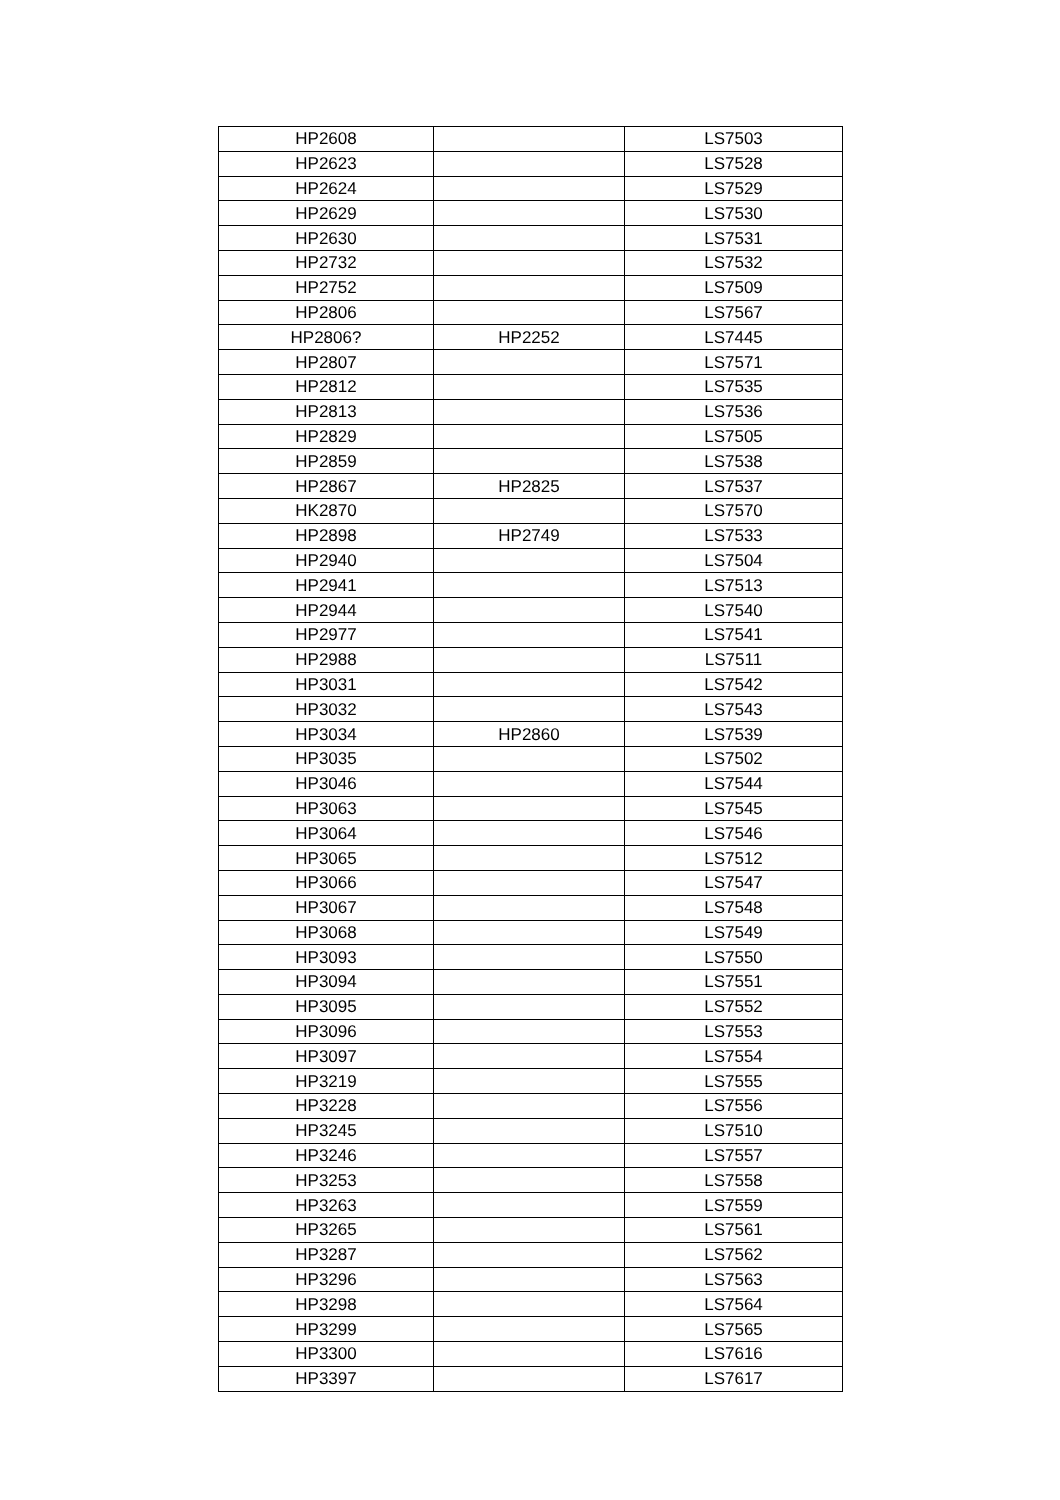| HP2608 | | LS7503 |
| HP2623 | | LS7528 |
| HP2624 | | LS7529 |
| HP2629 | | LS7530 |
| HP2630 | | LS7531 |
| HP2732 | | LS7532 |
| HP2752 | | LS7509 |
| HP2806 | | LS7567 |
| HP2806? | HP2252 | LS7445 |
| HP2807 | | LS7571 |
| HP2812 | | LS7535 |
| HP2813 | | LS7536 |
| HP2829 | | LS7505 |
| HP2859 | | LS7538 |
| HP2867 | HP2825 | LS7537 |
| HK2870 | | LS7570 |
| HP2898 | HP2749 | LS7533 |
| HP2940 | | LS7504 |
| HP2941 | | LS7513 |
| HP2944 | | LS7540 |
| HP2977 | | LS7541 |
| HP2988 | | LS7511 |
| HP3031 | | LS7542 |
| HP3032 | | LS7543 |
| HP3034 | HP2860 | LS7539 |
| HP3035 | | LS7502 |
| HP3046 | | LS7544 |
| HP3063 | | LS7545 |
| HP3064 | | LS7546 |
| HP3065 | | LS7512 |
| HP3066 | | LS7547 |
| HP3067 | | LS7548 |
| HP3068 | | LS7549 |
| HP3093 | | LS7550 |
| HP3094 | | LS7551 |
| HP3095 | | LS7552 |
| HP3096 | | LS7553 |
| HP3097 | | LS7554 |
| HP3219 | | LS7555 |
| HP3228 | | LS7556 |
| HP3245 | | LS7510 |
| HP3246 | | LS7557 |
| HP3253 | | LS7558 |
| HP3263 | | LS7559 |
| HP3265 | | LS7561 |
| HP3287 | | LS7562 |
| HP3296 | | LS7563 |
| HP3298 | | LS7564 |
| HP3299 | | LS7565 |
| HP3300 | | LS7616 |
| HP3397 | | LS7617 |